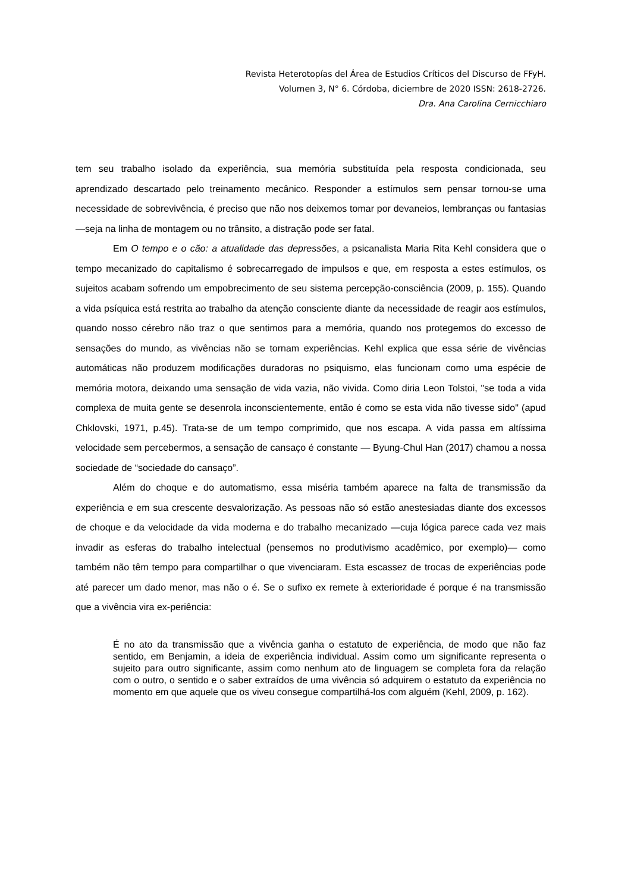Revista Heterotopías del Área de Estudios Críticos del Discurso de FFyH.
Volumen 3, N° 6. Córdoba, diciembre de 2020 ISSN: 2618-2726.
Dra. Ana Carolina Cernicchiaro
tem seu trabalho isolado da experiência, sua memória substituída pela resposta condicionada, seu aprendizado descartado pelo treinamento mecânico. Responder a estímulos sem pensar tornou-se uma necessidade de sobrevivência, é preciso que não nos deixemos tomar por devaneios, lembranças ou fantasias —seja na linha de montagem ou no trânsito, a distração pode ser fatal.
Em O tempo e o cão: a atualidade das depressões, a psicanalista Maria Rita Kehl considera que o tempo mecanizado do capitalismo é sobrecarregado de impulsos e que, em resposta a estes estímulos, os sujeitos acabam sofrendo um empobrecimento de seu sistema percepção-consciência (2009, p. 155). Quando a vida psíquica está restrita ao trabalho da atenção consciente diante da necessidade de reagir aos estímulos, quando nosso cérebro não traz o que sentimos para a memória, quando nos protegemos do excesso de sensações do mundo, as vivências não se tornam experiências. Kehl explica que essa série de vivências automáticas não produzem modificações duradoras no psiquismo, elas funcionam como uma espécie de memória motora, deixando uma sensação de vida vazia, não vivida. Como diria Leon Tolstoi, "se toda a vida complexa de muita gente se desenrola inconscientemente, então é como se esta vida não tivesse sido" (apud Chklovski, 1971, p.45). Trata-se de um tempo comprimido, que nos escapa. A vida passa em altíssima velocidade sem percebermos, a sensação de cansaço é constante — Byung-Chul Han (2017) chamou a nossa sociedade de “sociedade do cansaço”.
Além do choque e do automatismo, essa miséria também aparece na falta de transmissão da experiência e em sua crescente desvalorização. As pessoas não só estão anestesiadas diante dos excessos de choque e da velocidade da vida moderna e do trabalho mecanizado —cuja lógica parece cada vez mais invadir as esferas do trabalho intelectual (pensemos no produtivismo acadêmico, por exemplo)— como também não têm tempo para compartilhar o que vivenciaram. Esta escassez de trocas de experiências pode até parecer um dado menor, mas não o é. Se o sufixo ex remete à exterioridade é porque é na transmissão que a vivência vira ex-periência:
É no ato da transmissão que a vivência ganha o estatuto de experiência, de modo que não faz sentido, em Benjamin, a ideia de experiência individual. Assim como um significante representa o sujeito para outro significante, assim como nenhum ato de linguagem se completa fora da relação com o outro, o sentido e o saber extraídos de uma vivência só adquirem o estatuto da experiência no momento em que aquele que os viveu consegue compartilhá-los com alguém (Kehl, 2009, p. 162).